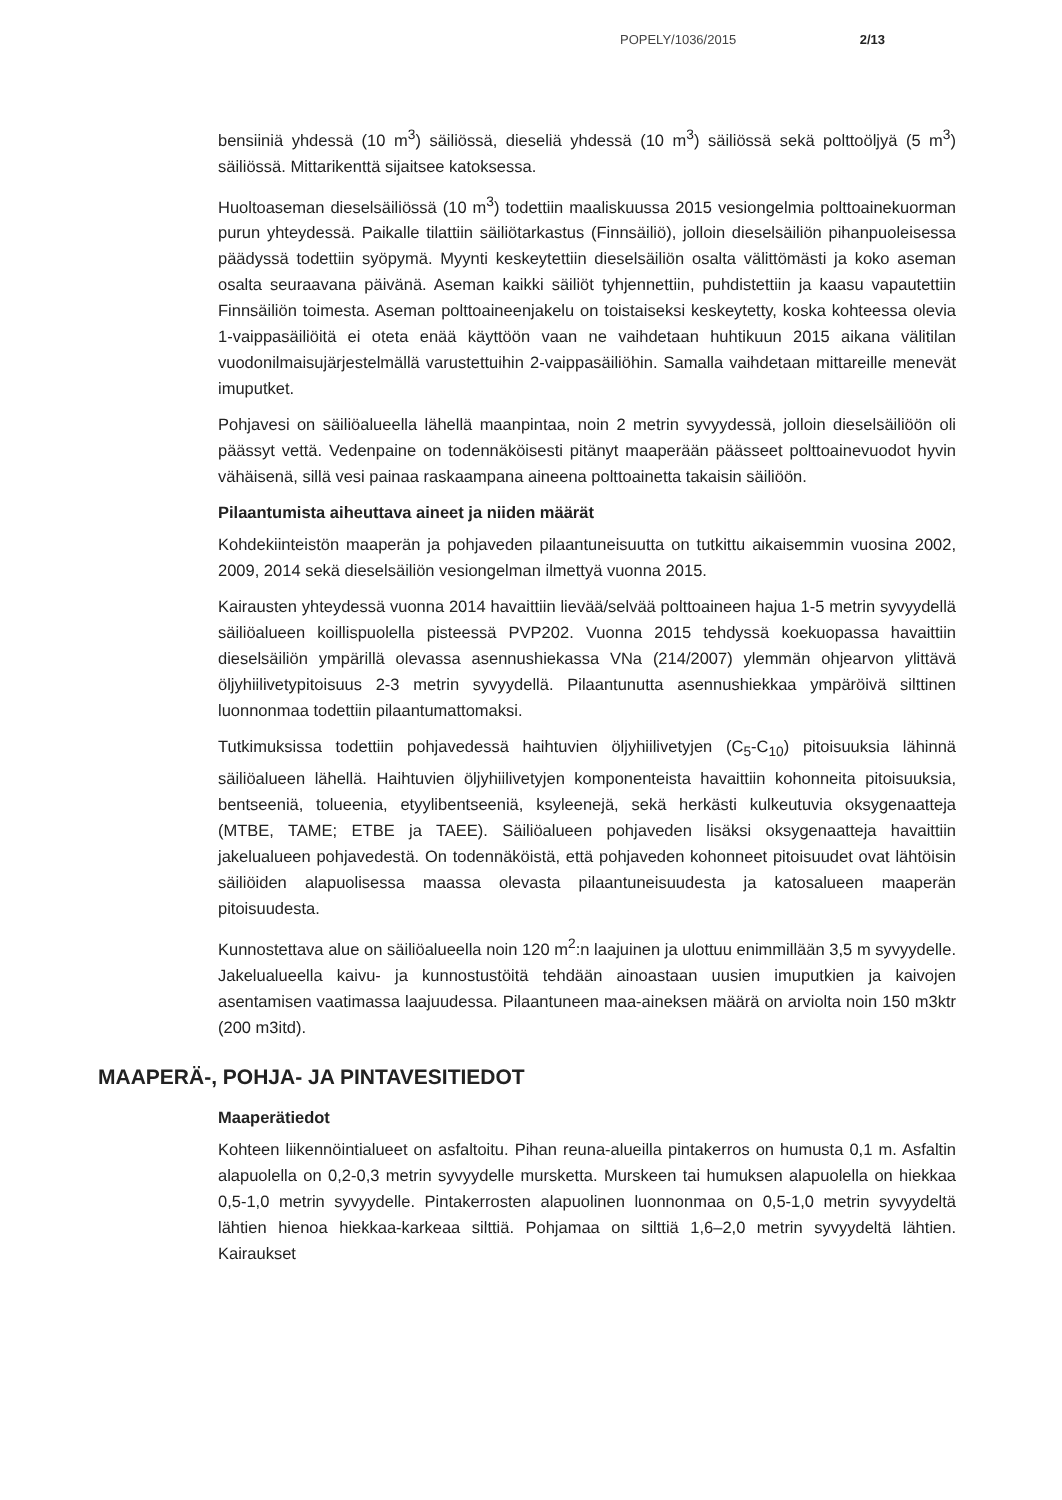POPELY/1036/2015 2/13
bensiiniä yhdessä (10 m<sup>3</sup>) säiliössä, dieseliä yhdessä (10 m<sup>3</sup>) säiliössä sekä polttoöljyä (5 m<sup>3</sup>) säiliössä. Mittarikenttä sijaitsee katoksessa.
Huoltoaseman dieselsäiliössä (10 m<sup>3</sup>) todettiin maaliskuussa 2015 vesiongelmia polttoainekuorman purun yhteydessä. Paikalle tilattiin säiliötarkastus (Finnsäiliö), jolloin dieselsäiliön pihanpuoleisessa päädyssä todettiin syöpymä. Myynti keskeytettiin dieselsäiliön osalta välittömästi ja koko aseman osalta seuraavana päivänä. Aseman kaikki säiliöt tyhjennettiin, puhdistettiin ja kaasu vapautettiin Finnsäiliön toimesta. Aseman polttoaineenjakelu on toistaiseksi keskeytetty, koska kohteessa olevia 1-vaippasäiliöitä ei oteta enää käyttöön vaan ne vaihdetaan huhtikuun 2015 aikana välitilan vuodonilmaisujärjestelmällä varustettuihin 2-vaippasäiliöhin. Samalla vaihdetaan mittareille menevät imuputket.
Pohjavesi on säiliöalueella lähellä maanpintaa, noin 2 metrin syvyydessä, jolloin dieselsäiliöön oli päässyt vettä. Vedenpaine on todennäköisesti pitänyt maaperään päässeet polttoainevuodot hyvin vähäisenä, sillä vesi painaa raskaampana aineena polttoainetta takaisin säiliöön.
Pilaantumista aiheuttava aineet ja niiden määrät
Kohdekiinteistön maaperän ja pohjaveden pilaantuneisuutta on tutkittu aikaisemmin vuosina 2002, 2009, 2014 sekä dieselsäiliön vesiongelman ilmettyä vuonna 2015.
Kairausten yhteydessä vuonna 2014 havaittiin lievää/selvää polttoaineen hajua 1-5 metrin syvyydellä säiliöalueen koillispuolella pisteessä PVP202. Vuonna 2015 tehdyssä koekuopassa havaittiin dieselsäiliön ympärillä olevassa asennushiekassa VNa (214/2007) ylemmän ohjearvon ylittävä öljyhiilivetypitoisuus 2-3 metrin syvyydellä. Pilaantunutta asennushiekkaa ympäröivä silttinen luonnonmaa todettiin pilaantumattomaksi.
Tutkimuksissa todettiin pohjavedessä haihtuvien öljyhiilivetyjen (C<sub>5</sub>-C<sub>10</sub>) pitoisuuksia lähinnä säiliöalueen lähellä. Haihtuvien öljyhiilivetyjen komponenteista havaittiin kohonneita pitoisuuksia, bentseeniä, tolueenia, etyylibentseeniä, ksyleenejä, sekä herkästi kulkeutuvia oksygenaatteja (MTBE, TAME; ETBE ja TAEE). Säiliöalueen pohjaveden lisäksi oksygenaatteja havaittiin jakelualueen pohjavedestä. On todennäköistä, että pohjaveden kohonneet pitoisuudet ovat lähtöisin säiliöiden alapuolisessa maassa olevasta pilaantuneisuudesta ja katosalueen maaperän pitoisuudesta.
Kunnostettava alue on säiliöalueella noin 120 m<sup>2</sup>:n laajuinen ja ulottuu enimmillään 3,5 m syvyydelle. Jakelualueella kaivu- ja kunnostustöitä tehdään ainoastaan uusien imuputkien ja kaivojen asentamisen vaatimassa laajuudessa. Pilaantuneen maa-aineksen määrä on arviolta noin 150 m3ktr (200 m3itd).
MAAPERÄ-, POHJA- JA PINTAVESITIEDOT
Maaperätiedot
Kohteen liikennöintialueet on asfaltoitu. Pihan reuna-alueilla pintakerros on humusta 0,1 m. Asfaltin alapuolella on 0,2-0,3 metrin syvyydelle mursketta. Murskeen tai humuksen alapuolella on hiekkaa 0,5-1,0 metrin syvyydelle. Pintakerrosten alapuolinen luonnonmaa on 0,5-1,0 metrin syvyydeltä lähtien hienoa hiekkaa-karkeaa silttiä. Pohjamaa on silttiä 1,6–2,0 metrin syvyydeltä lähtien. Kairaukset